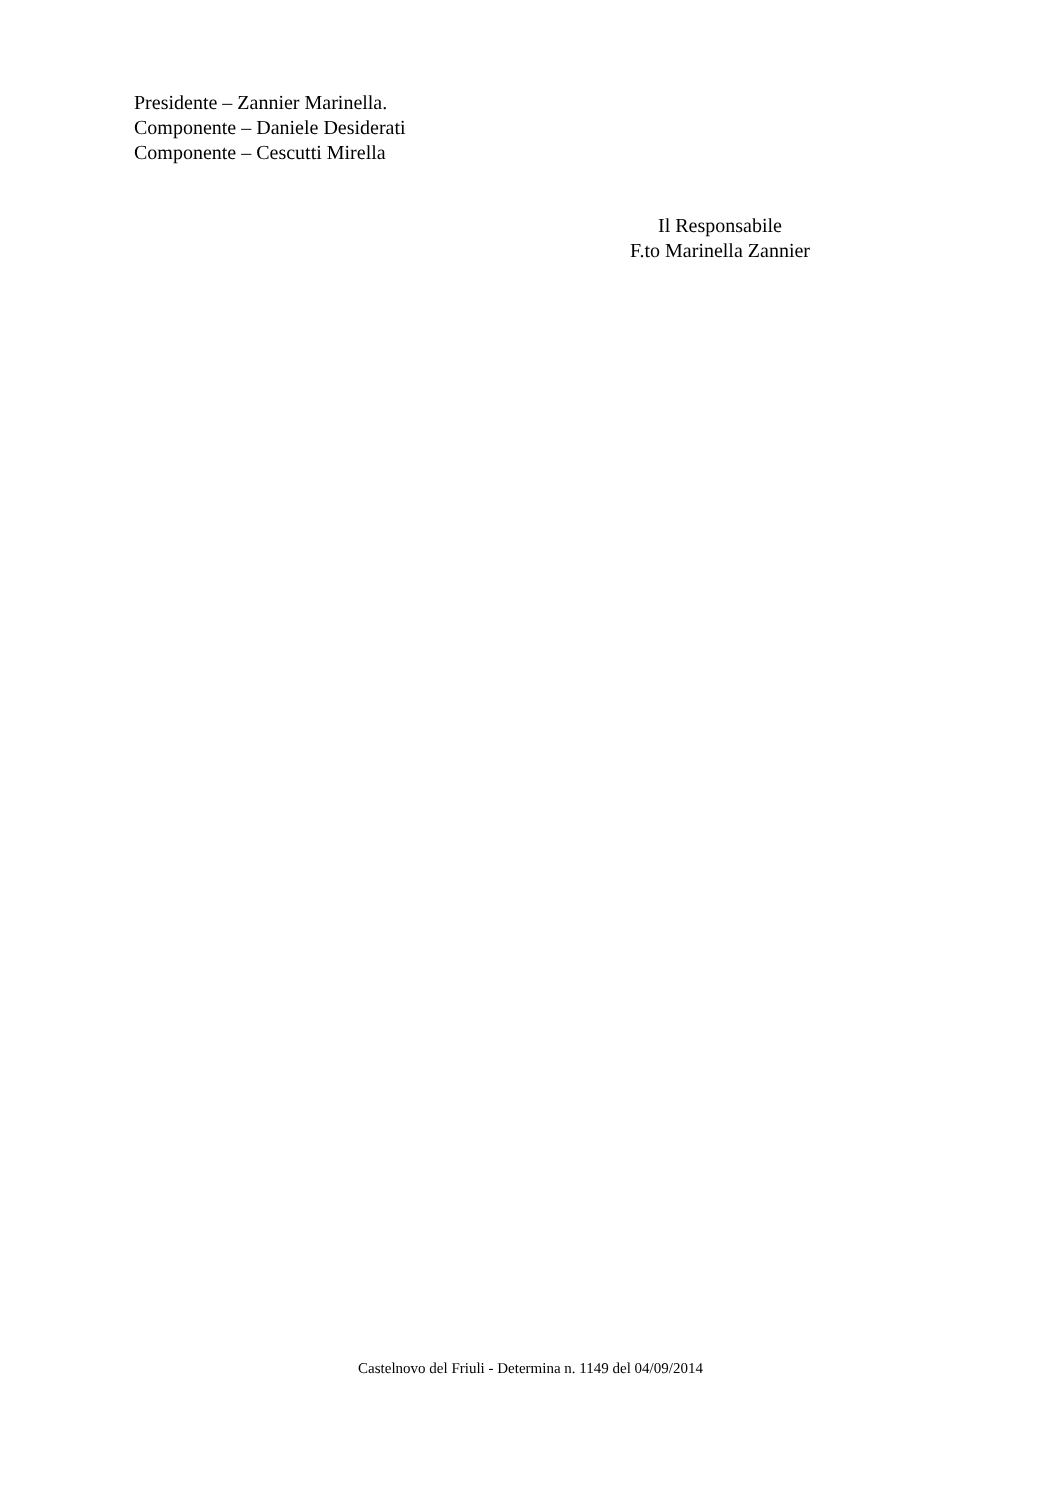Presidente – Zannier Marinella.
Componente – Daniele Desiderati
Componente – Cescutti Mirella
Il Responsabile
F.to Marinella Zannier
Castelnovo del Friuli - Determina n. 1149 del 04/09/2014